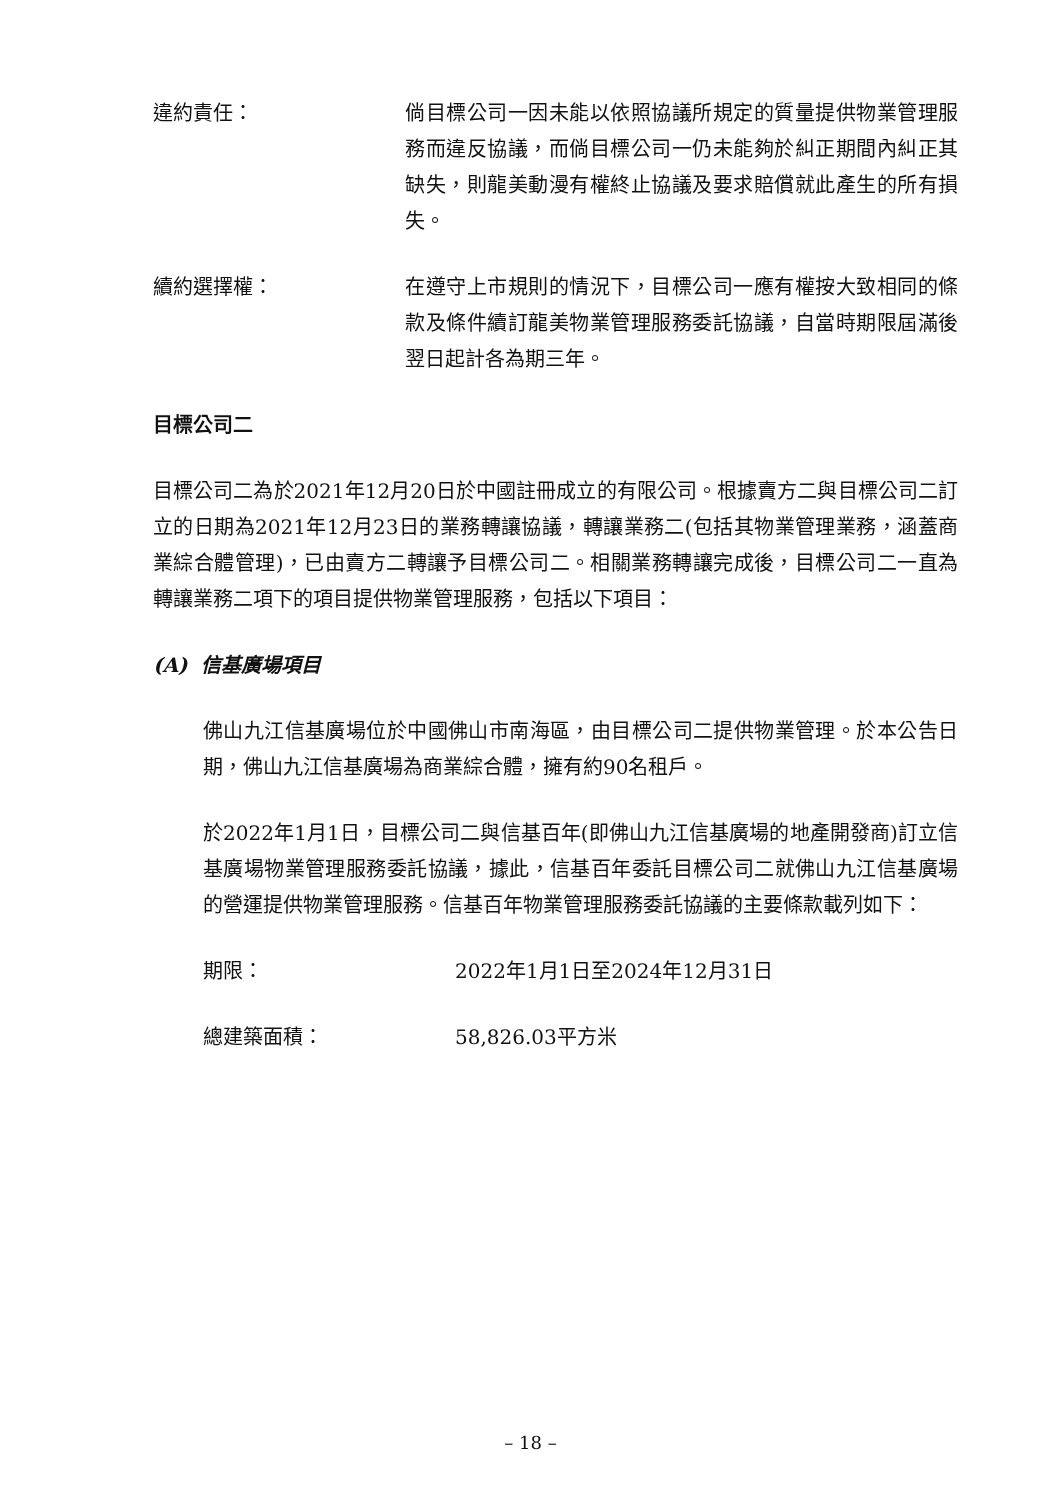違約責任： 倘目標公司一因未能以依照協議所規定的質量提供物業管理服務而違反協議，而倘目標公司一仍未能夠於糾正期間內糾正其缺失，則龍美動漫有權終止協議及要求賠償就此產生的所有損失。
續約選擇權： 在遵守上市規則的情況下，目標公司一應有權按大致相同的條款及條件續訂龍美物業管理服務委託協議，自當時期限屆滿後翌日起計各為期三年。
目標公司二
目標公司二為於2021年12月20日於中國註冊成立的有限公司。根據賣方二與目標公司二訂立的日期為2021年12月23日的業務轉讓協議，轉讓業務二(包括其物業管理業務，涵蓋商業綜合體管理)，已由賣方二轉讓予目標公司二。相關業務轉讓完成後，目標公司二一直為轉讓業務二項下的項目提供物業管理服務，包括以下項目：
(A) 信基廣場項目
佛山九江信基廣場位於中國佛山市南海區，由目標公司二提供物業管理。於本公告日期，佛山九江信基廣場為商業綜合體，擁有約90名租戶。
於2022年1月1日，目標公司二與信基百年(即佛山九江信基廣場的地產開發商)訂立信基廣場物業管理服務委託協議，據此，信基百年委託目標公司二就佛山九江信基廣場的營運提供物業管理服務。信基百年物業管理服務委託協議的主要條款載列如下：
期限： 2022年1月1日至2024年12月31日
總建築面積： 58,826.03平方米
– 18 –